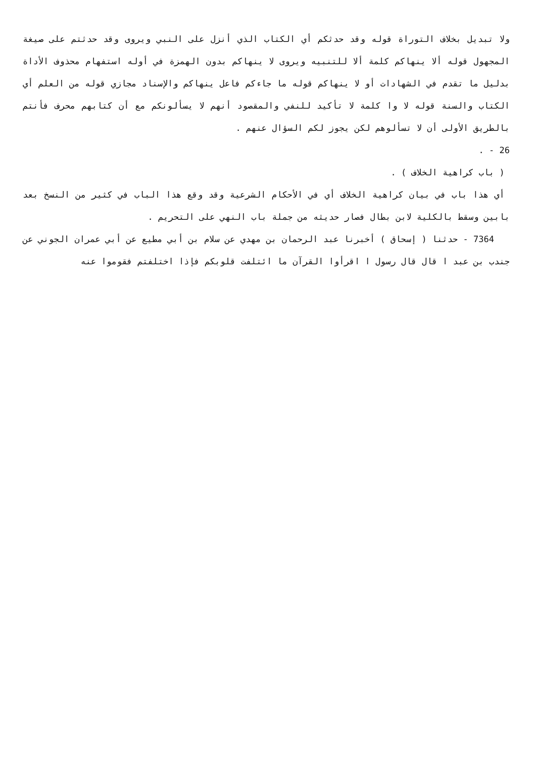ولا تبديل بخلاف التوراة قوله وقد حدثكم أي الكتاب الذي أنزل على النبي ويروى وقد حدثتم على صيغة المجهول قوله ألا ينهاكم كلمة ألا للتنبيه ويروى لا ينهاكم بدون الهمزة في أوله استفهام محذوف الأداة بدليل ما تقدم في الشهادات أو لا ينهاكم قوله ما جاءكم فاعل ينهاكم والإسناد مجازي قوله من العلم أي الكتاب والسنة قوله لا وا كلمة لا تأكيد للنفي والمقصود أنهم لا يسألونكم مع أن كتابهم محرف فأنتم بالطريق الأولى أن لا تسألوهم لكن يجوز لكم السؤال عنهم .
26 - .
( باب كراهية الخلاف ) .
أي هذا باب في بيان كراهية الخلاف أي في الأحكام الشرعية وقد وقع هذا الباب في كثير من النسخ بعد بابين وسقط بالكلية لابن بطال فصار حديثه من جملة باب النهي على التحريم .
7364 - حدثنا ( إسحاق ) أخبرنا عبد الرحمان بن مهدي عن سلام بن أبي مطيع عن أبي عمران الجوني عن جندب بن عبد ا قال قال رسول ا اقرأوا القرآن ما ائتلفت قلوبكم فإذا اختلفتم فقوموا عنه